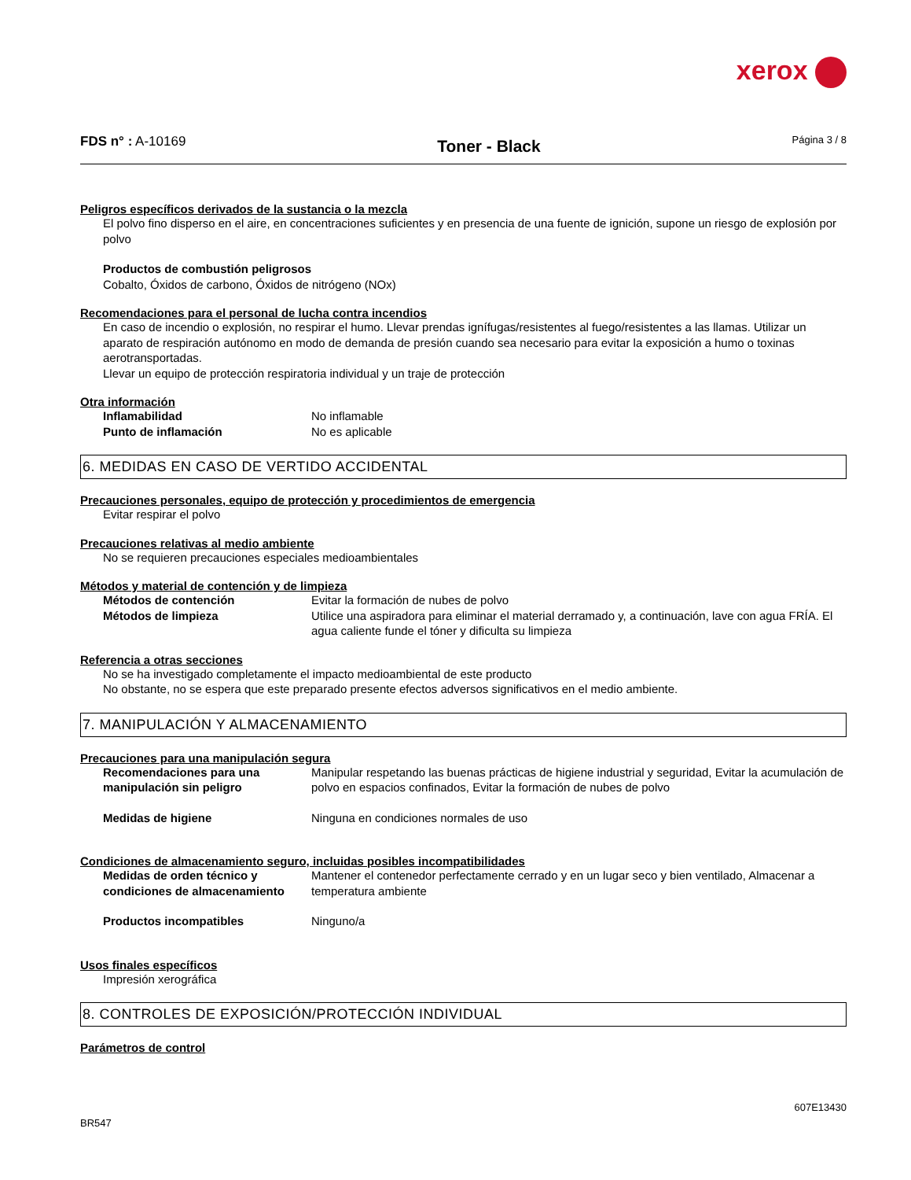xerox
FDS n° : A-10169
Toner - Black
Página 3 / 8
Peligros específicos derivados de la sustancia o la mezcla
El polvo fino disperso en el aire, en concentraciones suficientes y en presencia de una fuente de ignición, supone un riesgo de explosión por polvo
Productos de combustión peligrosos
Cobalto, Óxidos de carbono, Óxidos de nitrógeno (NOx)
Recomendaciones para el personal de lucha contra incendios
En caso de incendio o explosión, no respirar el humo. Llevar prendas ignífugas/resistentes al fuego/resistentes a las llamas. Utilizar un aparato de respiración autónomo en modo de demanda de presión cuando sea necesario para evitar la exposición a humo o toxinas aerotransportadas.
Llevar un equipo de protección respiratoria individual y un traje de protección
Otra información
Inflamabilidad No inflamable
Punto de inflamación No es aplicable
6. MEDIDAS EN CASO DE VERTIDO ACCIDENTAL
Precauciones personales, equipo de protección y procedimientos de emergencia
Evitar respirar el polvo
Precauciones relativas al medio ambiente
No se requieren precauciones especiales medioambientales
Métodos y material de contención y de limpieza
Métodos de contención Evitar la formación de nubes de polvo
Métodos de limpieza Utilice una aspiradora para eliminar el material derramado y, a continuación, lave con agua FRÍA. El agua caliente funde el tóner y dificulta su limpieza
Referencia a otras secciones
No se ha investigado completamente el impacto medioambiental de este producto
No obstante, no se espera que este preparado presente efectos adversos significativos en el medio ambiente.
7. MANIPULACIÓN Y ALMACENAMIENTO
Precauciones para una manipulación segura
Recomendaciones para una manipulación sin peligro
Manipular respetando las buenas prácticas de higiene industrial y seguridad, Evitar la acumulación de polvo en espacios confinados, Evitar la formación de nubes de polvo
Medidas de higiene Ninguna en condiciones normales de uso
Condiciones de almacenamiento seguro, incluidas posibles incompatibilidades
Medidas de orden técnico y condiciones de almacenamiento
Mantener el contenedor perfectamente cerrado y en un lugar seco y bien ventilado, Almacenar a temperatura ambiente
Productos incompatibles Ninguno/a
Usos finales específicos
Impresión xerográfica
8. CONTROLES DE EXPOSICIÓN/PROTECCIÓN INDIVIDUAL
Parámetros de control
BR547
607E13430